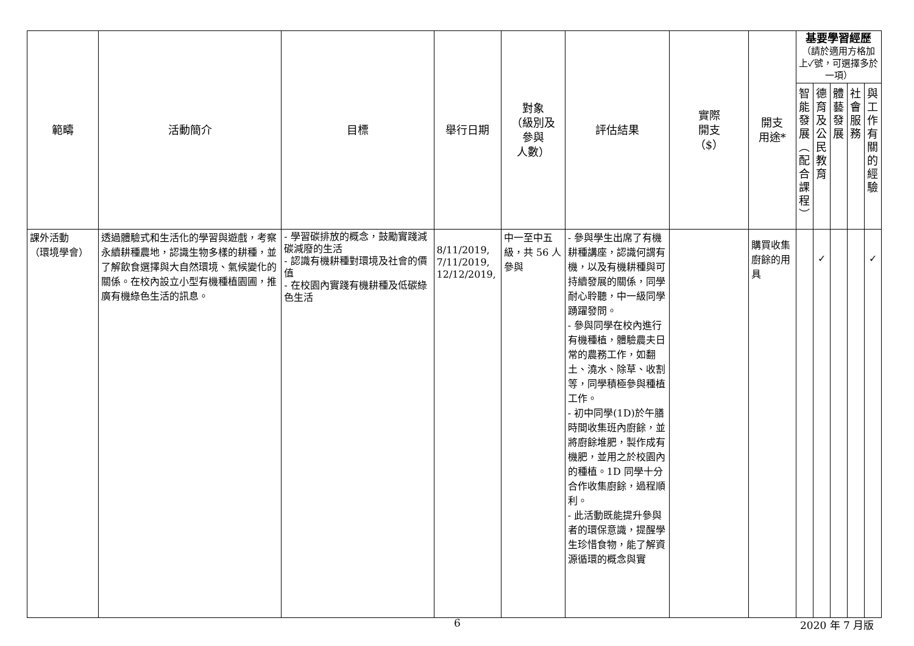| 範疇 | 活動簡介 | 目標 | 舉行日期 | 對象 （級別及 參與 人數） | 評估結果 | 實際 開支 （$） | 開支 用途* | 基要學習經歷 （請於適用方格加上✓號，可選擇多於一項） | | | | |
| --- | --- | --- | --- | --- | --- | --- | --- | --- | --- | --- | --- | --- |
| | | | | | | | | 智 能 發 展 ︵ 配 合 課 程 ︶ | 德 育 及 公 民 教 育 | 體 藝 發 展 | 社 會 服 務 | 與 工 作 有 關 的 經 驗 |
| 課外活動 （環境學會） | 透過體驗式和生活化的學習與遊戲，考察永續耕種農地，認識生物多樣的耕種，並了解飲食選擇與大自然環境、氣候變化的關係。在校內設立小型有機種植園圃，推廣有機綠色生活的訊息。 | - 學習碳排放的概念，鼓勵實踐減碳減廢的生活 - 認識有機耕種對環境及社會的價值 - 在校園內實踐有機耕種及低碳綠色生活 | 8/11/2019, 7/11/2019, 12/12/2019, | 中一至中五級，共 56 人參與 | - 參與學生出席了有機耕種講座，認識何謂有機，以及有機耕種與可持續發展的關係，同學耐心聆聽，中一級同學踴躍發問。 - 參與同學在校內進行有機種植，體驗農夫日常的農務工作，如翻土、澆水、除草、收割等，同學積極參與種植工作。 - 初中同學(1D)於午膳時間收集班內廚餘，並將廚餘堆肥，製作成有機肥，並用之於校園內的種植。1D 同學十分合作收集廚餘，過程順利。 - 此活動既能提升參與者的環保意識，提醒學生珍惜食物，能了解資源循環的概念與實 | | 購買收集廚餘的用具 | | ✓ | | | ✓ |
6 2020 年 7 月版